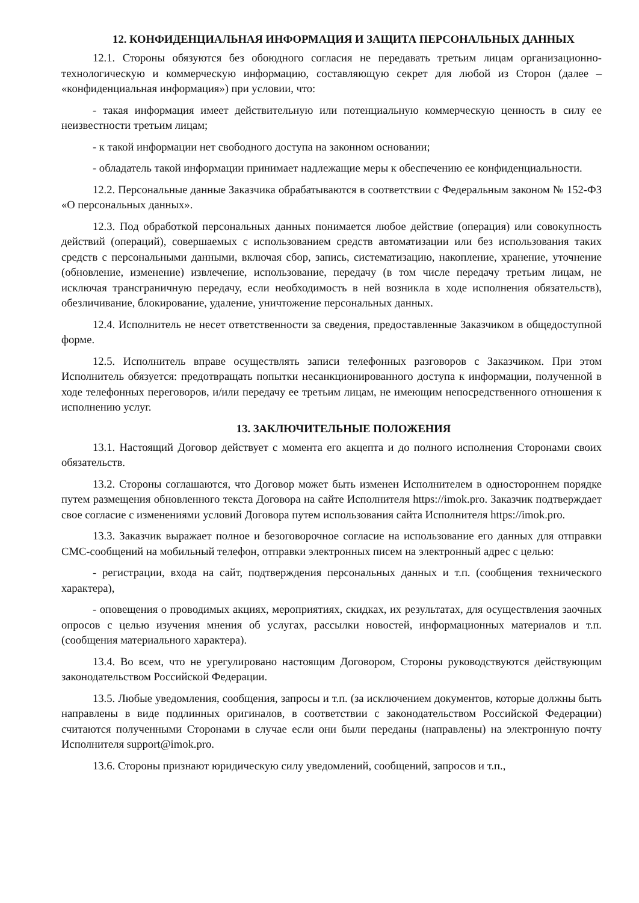12. КОНФИДЕНЦИАЛЬНАЯ ИНФОРМАЦИЯ И ЗАЩИТА ПЕРСОНАЛЬНЫХ ДАННЫХ
12.1. Стороны обязуются без обоюдного согласия не передавать третьим лицам организационно-технологическую и коммерческую информацию, составляющую секрет для любой из Сторон (далее – «конфиденциальная информация») при условии, что:
- такая информация имеет действительную или потенциальную коммерческую ценность в силу ее неизвестности третьим лицам;
- к такой информации нет свободного доступа на законном основании;
- обладатель такой информации принимает надлежащие меры к обеспечению ее конфиденциальности.
12.2. Персональные данные Заказчика обрабатываются в соответствии с Федеральным законом № 152-ФЗ «О персональных данных».
12.3. Под обработкой персональных данных понимается любое действие (операция) или совокупность действий (операций), совершаемых с использованием средств автоматизации или без использования таких средств с персональными данными, включая сбор, запись, систематизацию, накопление, хранение, уточнение (обновление, изменение) извлечение, использование, передачу (в том числе передачу третьим лицам, не исключая трансграничную передачу, если необходимость в ней возникла в ходе исполнения обязательств), обезличивание, блокирование, удаление, уничтожение персональных данных.
12.4. Исполнитель не несет ответственности за сведения, предоставленные Заказчиком в общедоступной форме.
12.5. Исполнитель вправе осуществлять записи телефонных разговоров с Заказчиком. При этом Исполнитель обязуется: предотвращать попытки несанкционированного доступа к информации, полученной в ходе телефонных переговоров, и/или передачу ее третьим лицам, не имеющим непосредственного отношения к исполнению услуг.
13. ЗАКЛЮЧИТЕЛЬНЫЕ ПОЛОЖЕНИЯ
13.1. Настоящий Договор действует с момента его акцепта и до полного исполнения Сторонами своих обязательств.
13.2. Стороны соглашаются, что Договор может быть изменен Исполнителем в одностороннем порядке путем размещения обновленного текста Договора на сайте Исполнителя https://imok.pro. Заказчик подтверждает свое согласие с изменениями условий Договора путем использования сайта Исполнителя https://imok.pro.
13.3. Заказчик выражает полное и безоговорочное согласие на использование его данных для отправки СМС-сообщений на мобильный телефон, отправки электронных писем на электронный адрес с целью:
- регистрации, входа на сайт, подтверждения персональных данных и т.п. (сообщения технического характера),
- оповещения о проводимых акциях, мероприятиях, скидках, их результатах, для осуществления заочных опросов с целью изучения мнения об услугах, рассылки новостей, информационных материалов и т.п. (сообщения материального характера).
13.4. Во всем, что не урегулировано настоящим Договором, Стороны руководствуются действующим законодательством Российской Федерации.
13.5. Любые уведомления, сообщения, запросы и т.п. (за исключением документов, которые должны быть направлены в виде подлинных оригиналов, в соответствии с законодательством Российской Федерации) считаются полученными Сторонами в случае если они были переданы (направлены) на электронную почту Исполнителя support@imok.pro.
13.6. Стороны признают юридическую силу уведомлений, сообщений, запросов и т.п.,